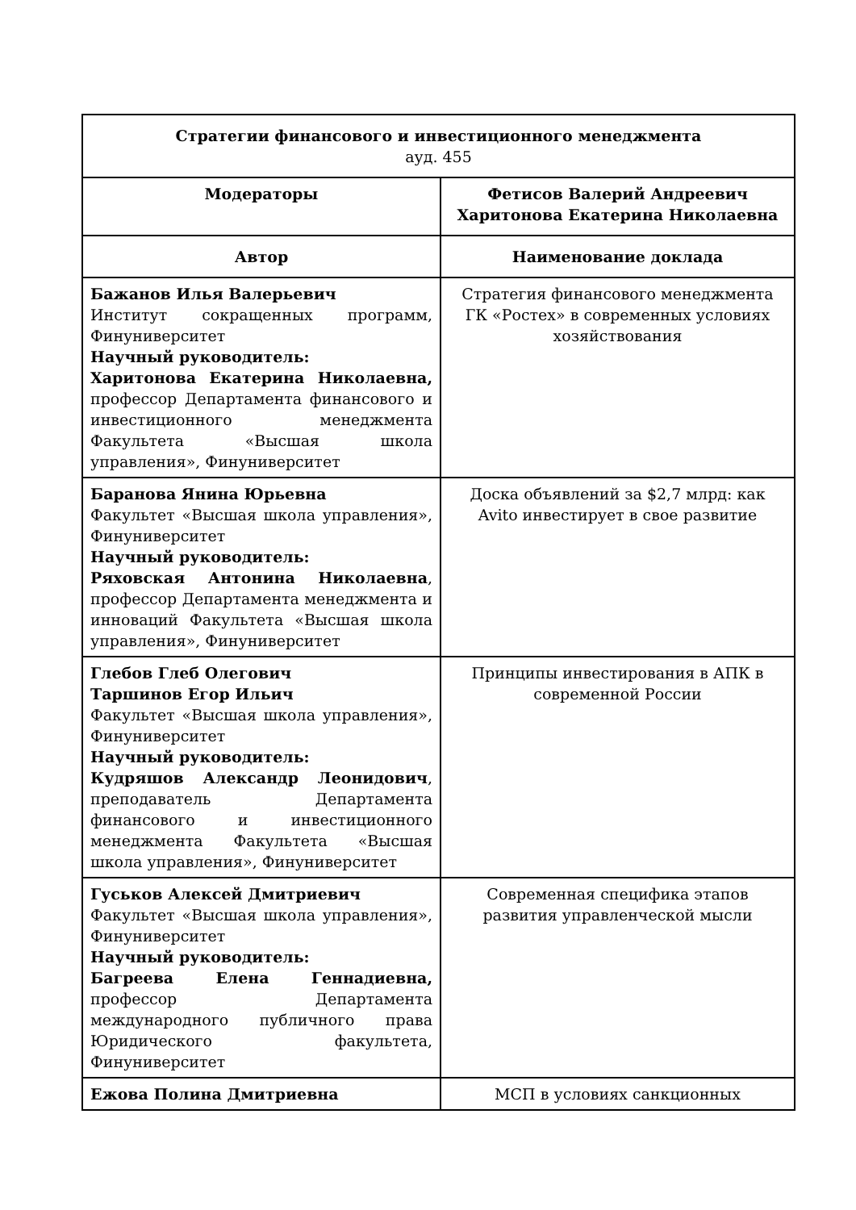| Стратегии финансового и инвестиционного менеджмента ауд. 455 | |
| Модераторы | Фетисов Валерий Андреевич Харитонова Екатерина Николаевна |
| Автор | Наименование доклада |
| Бажанов Илья Валерьевич Институт сокращенных программ, Финуниверситет Научный руководитель: Харитонова Екатерина Николаевна, профессор Департамента финансового и инвестиционного менеджмента Факультета «Высшая школа управления», Финуниверситет | Стратегия финансового менеджмента ГК «Ростех» в современных условиях хозяйствования |
| Баранова Янина Юрьевна Факультет «Высшая школа управления», Финуниверситет Научный руководитель: Ряховская Антонина Николаевна , профессор Департамента менеджмента и инноваций Факультета «Высшая школа управления», Финуниверситет | Доска объявлений за $2,7 млрд: как Avito инвестирует в свое развитие |
| Глебов Глеб Олегович Таршинов Егор Ильич Факультет «Высшая школа управления», Финуниверситет Научный руководитель: Кудряшов Александр Леонидович , преподаватель Департамента финансового и инвестиционного менеджмента Факультета «Высшая школа управления», Финуниверситет | Принципы инвестирования в АПК в современной России |
| Гуськов Алексей Дмитриевич Факультет «Высшая школа управления», Финуниверситет Научный руководитель: Багреева Елена Геннадиевна, профессор Департамента международного публичного права Юридического факультета, Финуниверситет | Современная специфика этапов развития управленческой мысли |
| Ежова Полина Дмитриевна | МСП в условиях санкционных |